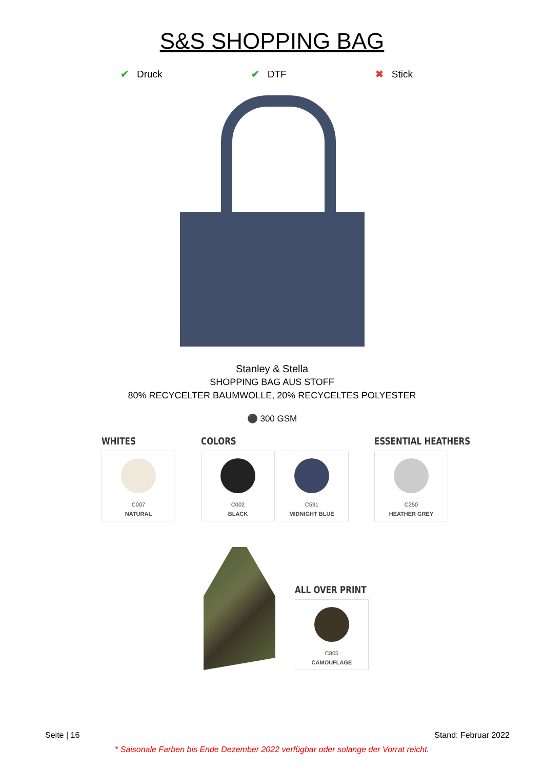S&S SHOPPING BAG
✔ Druck ✔ DTF ✖ Stick
Stanley & Stella
SHOPPING BAG AUS STOFF
80% RECYCELTER BAUMWOLLE, 20% RECYCELTES POLYESTER
⚫ 300 GSM
WHITES
C007
NATURAL
COLORS
C002
BLACK
C591
MIDNIGHT BLUE
ESSENTIAL HEATHERS
C250
HEATHER GREY
ALL OVER PRINT
C805
CAMOUFLAGE
Seite | 16 Stand: Februar 2022
* Saisonale Farben bis Ende Dezember 2022 verfügbar oder solange der Vorrat reicht.